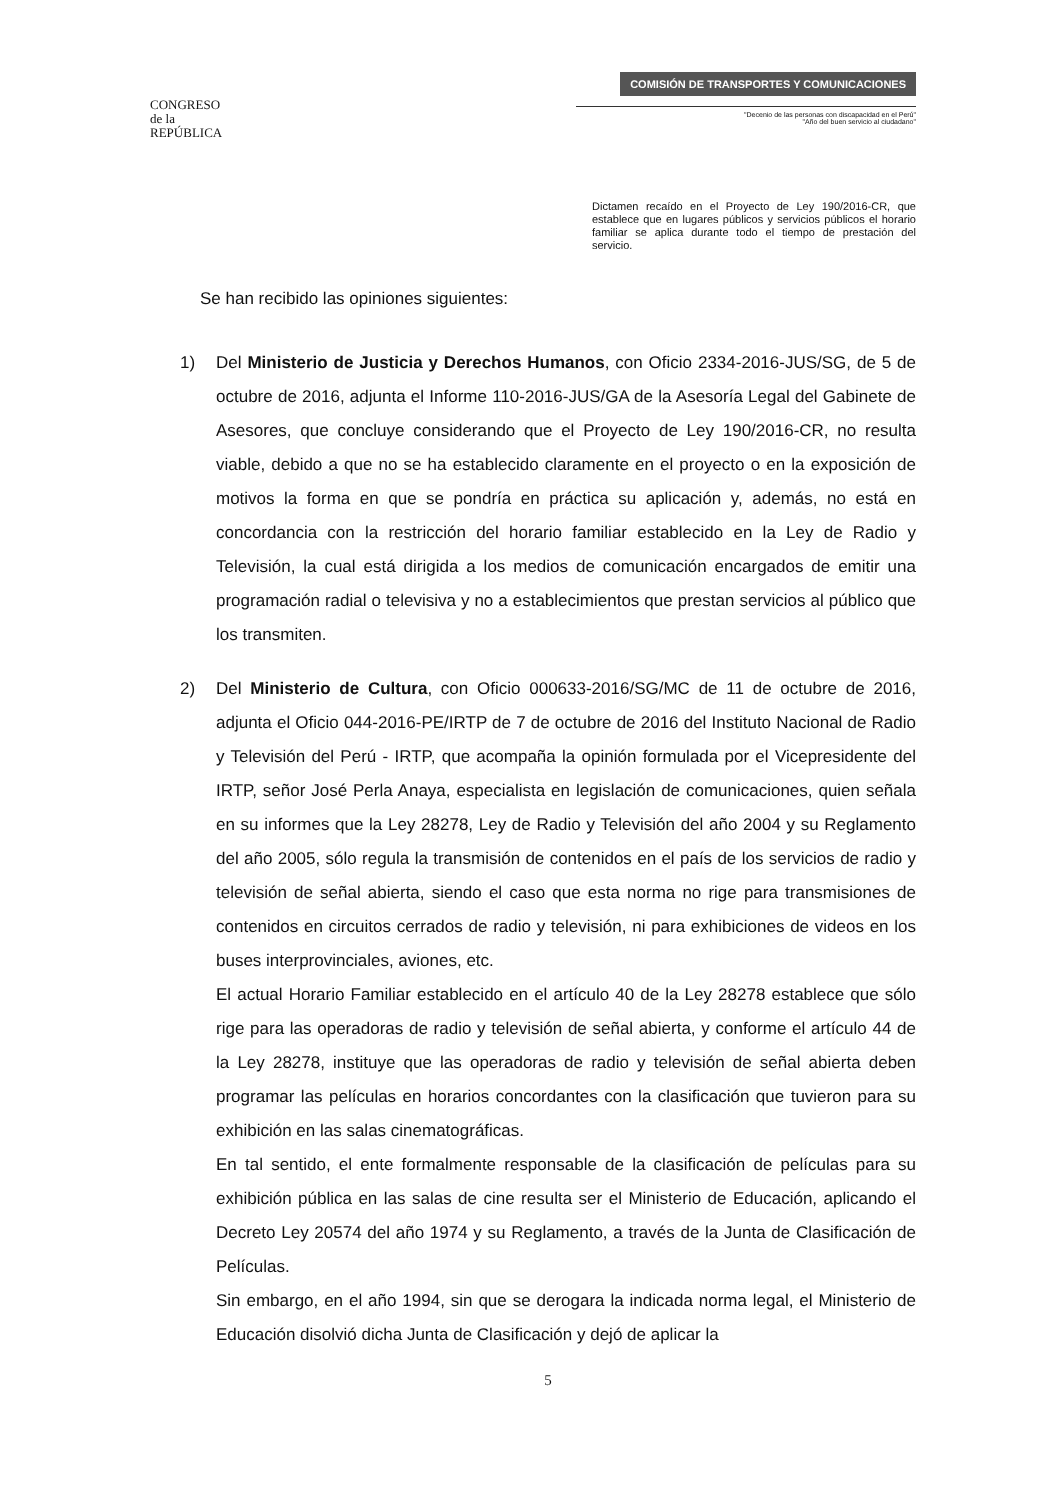CONGRESO
de la
REPÚBLICA
COMISIÓN DE TRANSPORTES Y COMUNICACIONES
"Decenio de las personas con discapacidad en el Perú"
"Año del buen servicio al ciudadano"
Dictamen recaído en el Proyecto de Ley 190/2016-CR, que establece que en lugares públicos y servicios públicos el horario familiar se aplica durante todo el tiempo de prestación del servicio.
Se han recibido las opiniones siguientes:
1) Del Ministerio de Justicia y Derechos Humanos, con Oficio 2334-2016-JUS/SG, de 5 de octubre de 2016, adjunta el Informe 110-2016-JUS/GA de la Asesoría Legal del Gabinete de Asesores, que concluye considerando que el Proyecto de Ley 190/2016-CR, no resulta viable, debido a que no se ha establecido claramente en el proyecto o en la exposición de motivos la forma en que se pondría en práctica su aplicación y, además, no está en concordancia con la restricción del horario familiar establecido en la Ley de Radio y Televisión, la cual está dirigida a los medios de comunicación encargados de emitir una programación radial o televisiva y no a establecimientos que prestan servicios al público que los transmiten.
2) Del Ministerio de Cultura, con Oficio 000633-2016/SG/MC de 11 de octubre de 2016, adjunta el Oficio 044-2016-PE/IRTP de 7 de octubre de 2016 del Instituto Nacional de Radio y Televisión del Perú - IRTP, que acompaña la opinión formulada por el Vicepresidente del IRTP, señor José Perla Anaya, especialista en legislación de comunicaciones, quien señala en su informes que la Ley 28278, Ley de Radio y Televisión del año 2004 y su Reglamento del año 2005, sólo regula la transmisión de contenidos en el país de los servicios de radio y televisión de señal abierta, siendo el caso que esta norma no rige para transmisiones de contenidos en circuitos cerrados de radio y televisión, ni para exhibiciones de videos en los buses interprovinciales, aviones, etc.
El actual Horario Familiar establecido en el artículo 40 de la Ley 28278 establece que sólo rige para las operadoras de radio y televisión de señal abierta, y conforme el artículo 44 de la Ley 28278, instituye que las operadoras de radio y televisión de señal abierta deben programar las películas en horarios concordantes con la clasificación que tuvieron para su exhibición en las salas cinematográficas.
En tal sentido, el ente formalmente responsable de la clasificación de películas para su exhibición pública en las salas de cine resulta ser el Ministerio de Educación, aplicando el Decreto Ley 20574 del año 1974 y su Reglamento, a través de la Junta de Clasificación de Películas.
Sin embargo, en el año 1994, sin que se derogara la indicada norma legal, el Ministerio de Educación disolvió dicha Junta de Clasificación y dejó de aplicar la
5